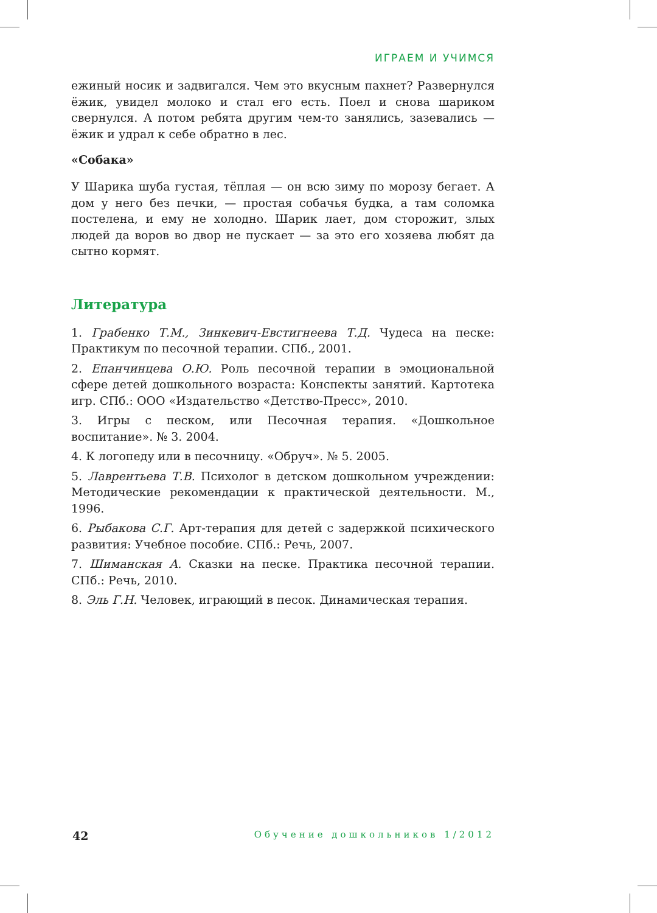ИГРАЕМ И УЧИМСЯ
ежиный носик и задвигался. Чем это вкусным пахнет? Развернулся ёжик, увидел молоко и стал его есть. Поел и снова шариком свернулся. А потом ребята другим чем-то занялись, зазевались — ёжик и удрал к себе обратно в лес.
«Собака»
У Шарика шуба густая, тёплая — он всю зиму по морозу бегает. А дом у него без печки, — простая собачья будка, а там соломка постелена, и ему не холодно. Шарик лает, дом сторожит, злых людей да воров во двор не пускает — за это его хозяева любят да сытно кормят.
Литература
1. Грабенко Т.М., Зинкевич-Евстигнеева Т.Д. Чудеса на песке: Практикум по песочной терапии. СПб., 2001.
2. Епанчинцева О.Ю. Роль песочной терапии в эмоциональной сфере детей дошкольного возраста: Конспекты занятий. Картотека игр. СПб.: ООО «Издательство «Детство-Пресс», 2010.
3. Игры с песком, или Песочная терапия. «Дошкольное воспитание». № 3. 2004.
4. К логопеду или в песочницу. «Обруч». № 5. 2005.
5. Лаврентьева Т.В. Психолог в детском дошкольном учреждении: Методические рекомендации к практической деятельности. М., 1996.
6. Рыбакова С.Г. Арт-терапия для детей с задержкой психического развития: Учебное пособие. СПб.: Речь, 2007.
7. Шиманская А. Сказки на песке. Практика песочной терапии. СПб.: Речь, 2010.
8. Эль Г.Н. Человек, играющий в песок. Динамическая терапия.
42 Обучение дошкольников 1/2012